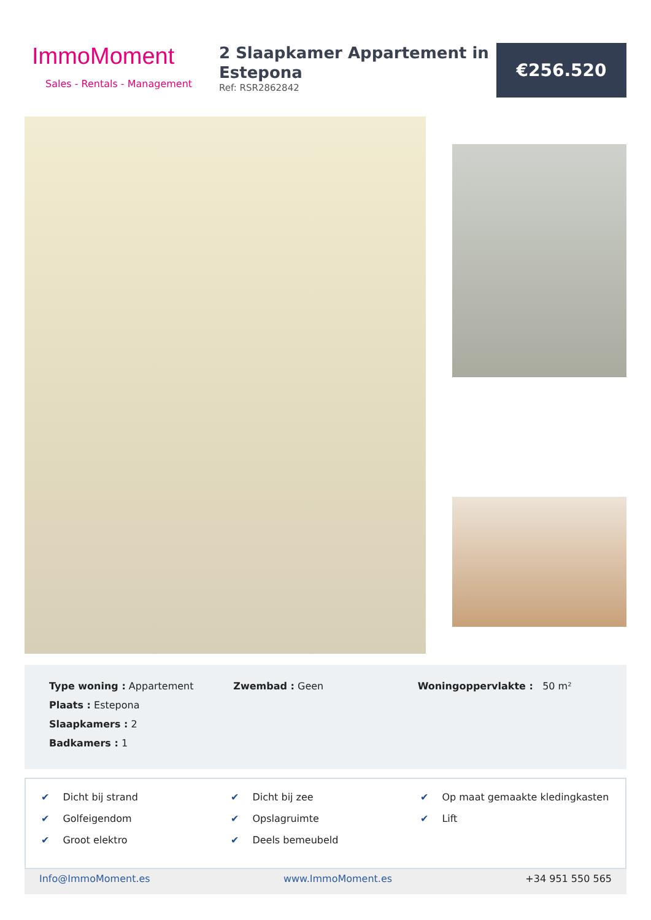ImmoMoment
Sales - Rentals - Management
2 Slaapkamer Appartement in Estepona
Ref: RSR2862842
€256.520
Type woning : Appartement
Plaats : Estepona
Slaapkamers : 2
Badkamers : 1
Zwembad : Geen Woningoppervlakte : 50 m²
✔ Dicht bij strand
✔ Golfeigendom
✔ Groot elektro
✔ Dicht bij zee
✔ Opslagruimte
✔ Deels bemeubeld
✔ Op maat gemaakte kledingkasten
✔ Lift
Info@ImmoMoment.es www.ImmoMoment.es +34 951 550 565